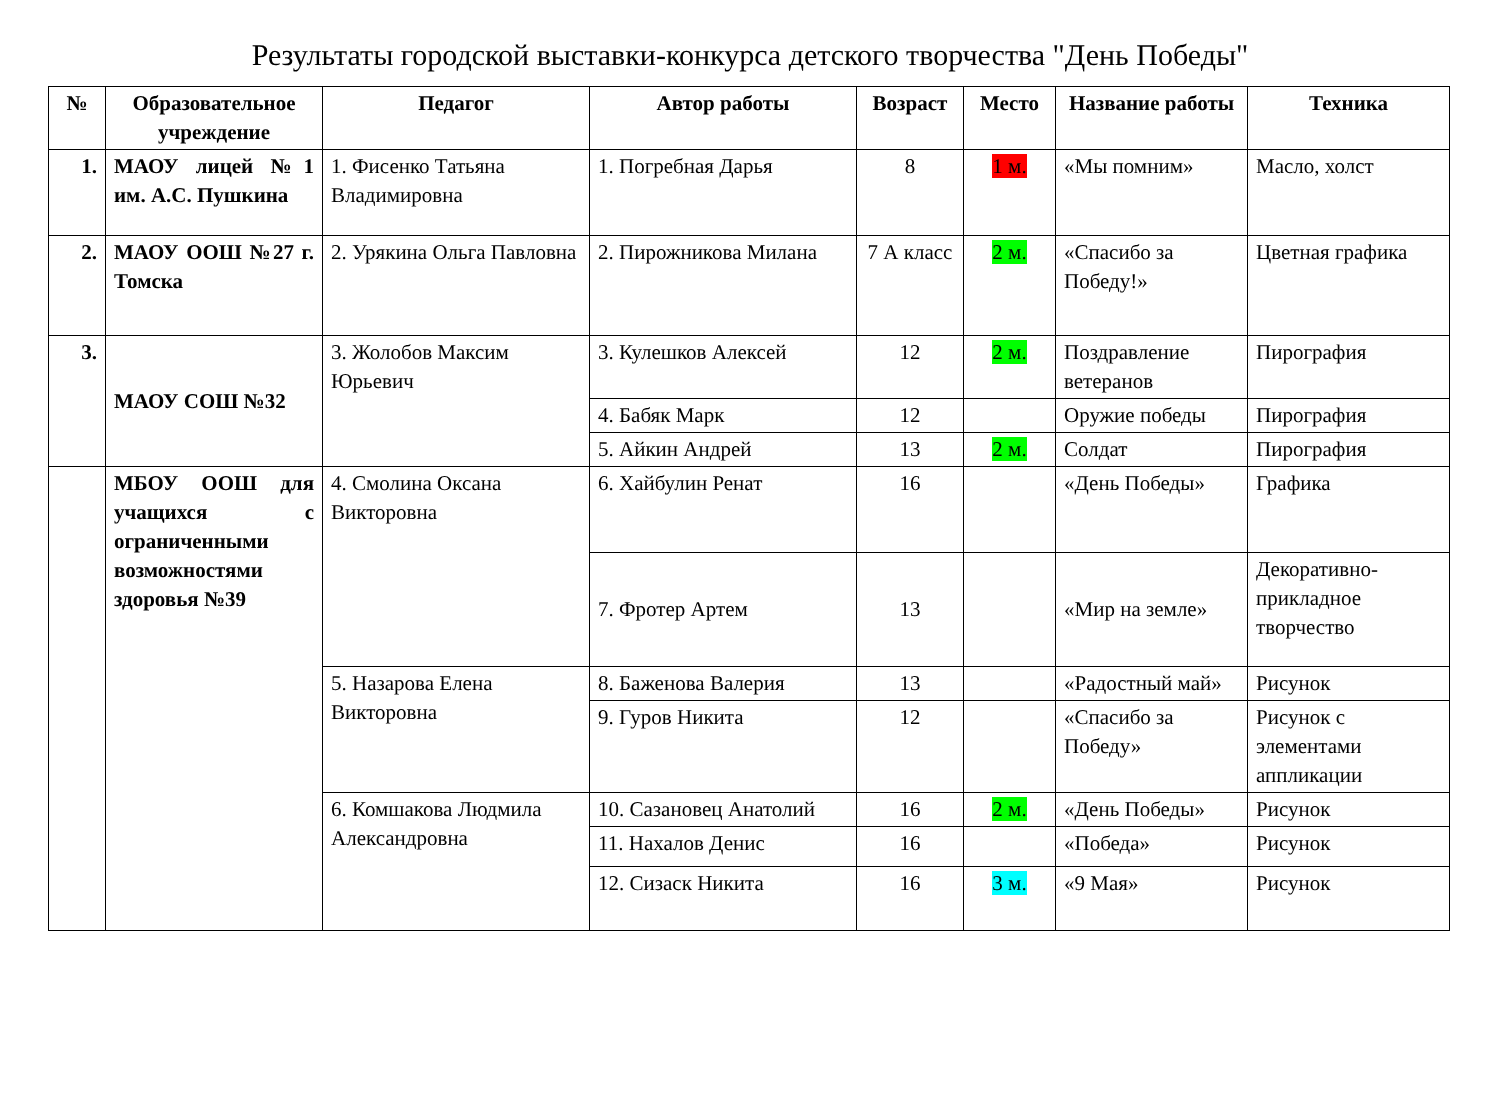Результаты городской выставки-конкурса детского творчества "День Победы"
| № | Образовательное учреждение | Педагог | Автор работы | Возраст | Место | Название работы | Техника |
| --- | --- | --- | --- | --- | --- | --- | --- |
| 1. | МАОУ лицей №1 им. А.С. Пушкина | 1. Фисенко Татьяна Владимировна | 1. Погребная Дарья | 8 | 1 м. | «Мы помним» | Масло, холст |
| 2. | МАОУ ООШ №27 г. Томска | 2. Урякина Ольга Павловна | 2. Пирожникова Милана | 7 А класс | 2 м. | «Спасибо за Победу!» | Цветная графика |
| 3. | МАОУ СОШ №32 | 3. Жолобов Максим Юрьевич | 3. Кулешков Алексей | 12 | 2 м. | Поздравление ветеранов | Пирография |
| | | | 4. Бабяк Марк | 12 | | Оружие победы | Пирография |
| | | | 5. Айкин Андрей | 13 | 2 м. | Солдат | Пирография |
| | МБОУ ООШ для учащихся с ограниченными возможностями здоровья №39 | 4. Смолина Оксана Викторовна | 6. Хайбулин Ренат | 16 | | «День Победы» | Графика |
| | | | 7. Фротер Артем | 13 | | «Мир на земле» | Декоративно-прикладное творчество |
| | | 5. Назарова Елена Викторовна | 8. Баженова Валерия | 13 | | «Радостный май» | Рисунок |
| | | | 9. Гуров Никита | 12 | | «Спасибо за Победу» | Рисунок с элементами аппликации |
| | | 6. Комшакова Людмила Александровна | 10. Сазановец Анатолий | 16 | 2 м. | «День Победы» | Рисунок |
| | | | 11. Нахалов Денис | 16 | | «Победа» | Рисунок |
| | | | 12. Сизаск Никита | 16 | 3 м. | «9 Мая» | Рисунок |